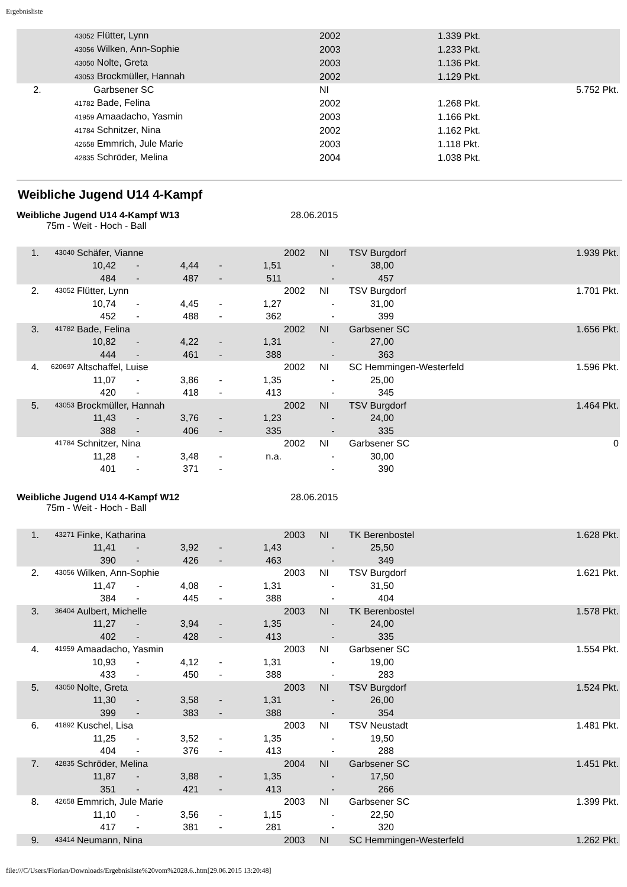Ergebnisliste
| | 43052 Flütter, Lynn | 2002 | 1.339 Pkt. | |
| | 43056 Wilken, Ann-Sophie | 2003 | 1.233 Pkt. | |
| | 43050 Nolte, Greta | 2003 | 1.136 Pkt. | |
| | 43053 Brockmüller, Hannah | 2002 | 1.129 Pkt. | |
| 2. | Garbsener SC | NI | | 5.752 Pkt. |
| | 41782 Bade, Felina | 2002 | 1.268 Pkt. | |
| | 41959 Amaadacho, Yasmin | 2003 | 1.166 Pkt. | |
| | 41784 Schnitzer, Nina | 2002 | 1.162 Pkt. | |
| | 42658 Emmrich, Jule Marie | 2003 | 1.118 Pkt. | |
| | 42835 Schröder, Melina | 2004 | 1.038 Pkt. | |
Weibliche Jugend U14 4-Kampf
Weibliche Jugend U14 4-Kampf W13 28.06.2015
75m - Weit - Hoch - Ball
| 1. | 43040 | Schäfer, Vianne | | | | | 2002 | NI | TSV Burgdorf | | 1.939 Pkt. |
| | | 10,42 | - | 4,44 | - | 1,51 | | - | 38,00 | | |
| | | 484 | - | 487 | - | 511 | | - | 457 | | |
| 2. | 43052 | Flütter, Lynn | | | | | 2002 | NI | TSV Burgdorf | | 1.701 Pkt. |
| | | 10,74 | - | 4,45 | - | 1,27 | | - | 31,00 | | |
| | | 452 | - | 488 | - | 362 | | - | 399 | | |
| 3. | 41782 | Bade, Felina | | | | | 2002 | NI | Garbsener SC | | 1.656 Pkt. |
| | | 10,82 | - | 4,22 | - | 1,31 | | - | 27,00 | | |
| | | 444 | - | 461 | - | 388 | | - | 363 | | |
| 4. | 620697 | Altschaffel, Luise | | | | | 2002 | NI | SC Hemmingen-Westerfeld | | 1.596 Pkt. |
| | | 11,07 | - | 3,86 | - | 1,35 | | - | 25,00 | | |
| | | 420 | - | 418 | - | 413 | | - | 345 | | |
| 5. | 43053 | Brockmüller, Hannah | | | | | 2002 | NI | TSV Burgdorf | | 1.464 Pkt. |
| | | 11,43 | - | 3,76 | - | 1,23 | | - | 24,00 | | |
| | | 388 | - | 406 | - | 335 | | - | 335 | | |
| | 41784 | Schnitzer, Nina | | | | | 2002 | NI | Garbsener SC | | 0 |
| | | 11,28 | - | 3,48 | - | n.a. | | - | 30,00 | | |
| | | 401 | - | 371 | - | | | - | 390 | | |
Weibliche Jugend U14 4-Kampf W12 28.06.2015
75m - Weit - Hoch - Ball
| 1. | 43271 | Finke, Katharina | | | | | 2003 | NI | TK Berenbostel | | 1.628 Pkt. |
| | | 11,41 | - | 3,92 | - | 1,43 | | - | 25,50 | | |
| | | 390 | - | 426 | - | 463 | | - | 349 | | |
| 2. | 43056 | Wilken, Ann-Sophie | | | | | 2003 | NI | TSV Burgdorf | | 1.621 Pkt. |
| | | 11,47 | - | 4,08 | - | 1,31 | | - | 31,50 | | |
| | | 384 | - | 445 | - | 388 | | - | 404 | | |
| 3. | 36404 | Aulbert, Michelle | | | | | 2003 | NI | TK Berenbostel | | 1.578 Pkt. |
| | | 11,27 | - | 3,94 | - | 1,35 | | - | 24,00 | | |
| | | 402 | - | 428 | - | 413 | | - | 335 | | |
| 4. | 41959 | Amaadacho, Yasmin | | | | | 2003 | NI | Garbsener SC | | 1.554 Pkt. |
| | | 10,93 | - | 4,12 | - | 1,31 | | - | 19,00 | | |
| | | 433 | - | 450 | - | 388 | | - | 283 | | |
| 5. | 43050 | Nolte, Greta | | | | | 2003 | NI | TSV Burgdorf | | 1.524 Pkt. |
| | | 11,30 | - | 3,58 | - | 1,31 | | - | 26,00 | | |
| | | 399 | - | 383 | - | 388 | | - | 354 | | |
| 6. | 41892 | Kuschel, Lisa | | | | | 2003 | NI | TSV Neustadt | | 1.481 Pkt. |
| | | 11,25 | - | 3,52 | - | 1,35 | | - | 19,50 | | |
| | | 404 | - | 376 | - | 413 | | - | 288 | | |
| 7. | 42835 | Schröder, Melina | | | | | 2004 | NI | Garbsener SC | | 1.451 Pkt. |
| | | 11,87 | - | 3,88 | - | 1,35 | | - | 17,50 | | |
| | | 351 | - | 421 | - | 413 | | - | 266 | | |
| 8. | 42658 | Emmrich, Jule Marie | | | | | 2003 | NI | Garbsener SC | | 1.399 Pkt. |
| | | 11,10 | - | 3,56 | - | 1,15 | | - | 22,50 | | |
| | | 417 | - | 381 | - | 281 | | - | 320 | | |
| 9. | 43414 | Neumann, Nina | | | | | 2003 | NI | SC Hemmingen-Westerfeld | | 1.262 Pkt. |
file:///C/Users/Florian/Downloads/Ergebnisliste%20vom%2028.6..htm[29.06.2015 13:20:48]